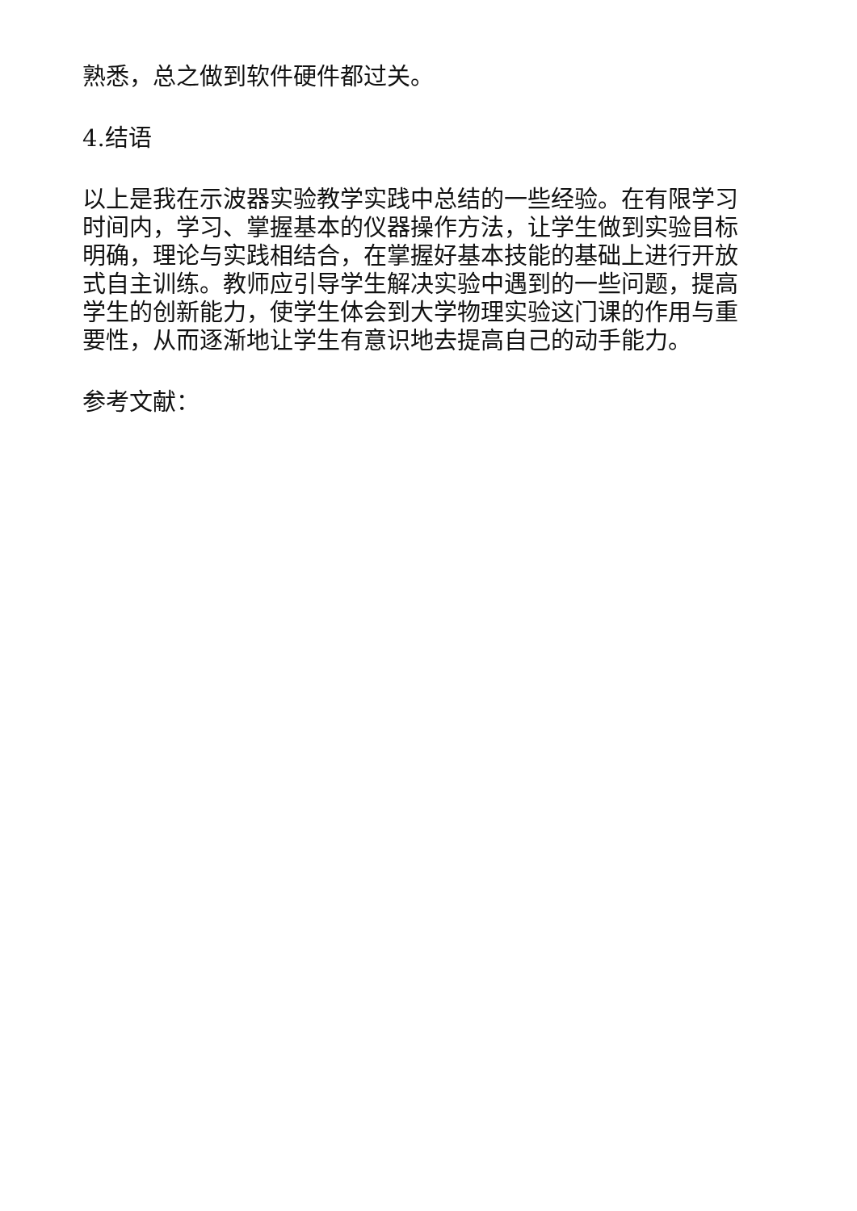熟悉，总之做到软件硬件都过关。
4.结语
以上是我在示波器实验教学实践中总结的一些经验。在有限学习时间内，学习、掌握基本的仪器操作方法，让学生做到实验目标明确，理论与实践相结合，在掌握好基本技能的基础上进行开放式自主训练。教师应引导学生解决实验中遇到的一些问题，提高学生的创新能力，使学生体会到大学物理实验这门课的作用与重要性，从而逐渐地让学生有意识地去提高自己的动手能力。
参考文献：